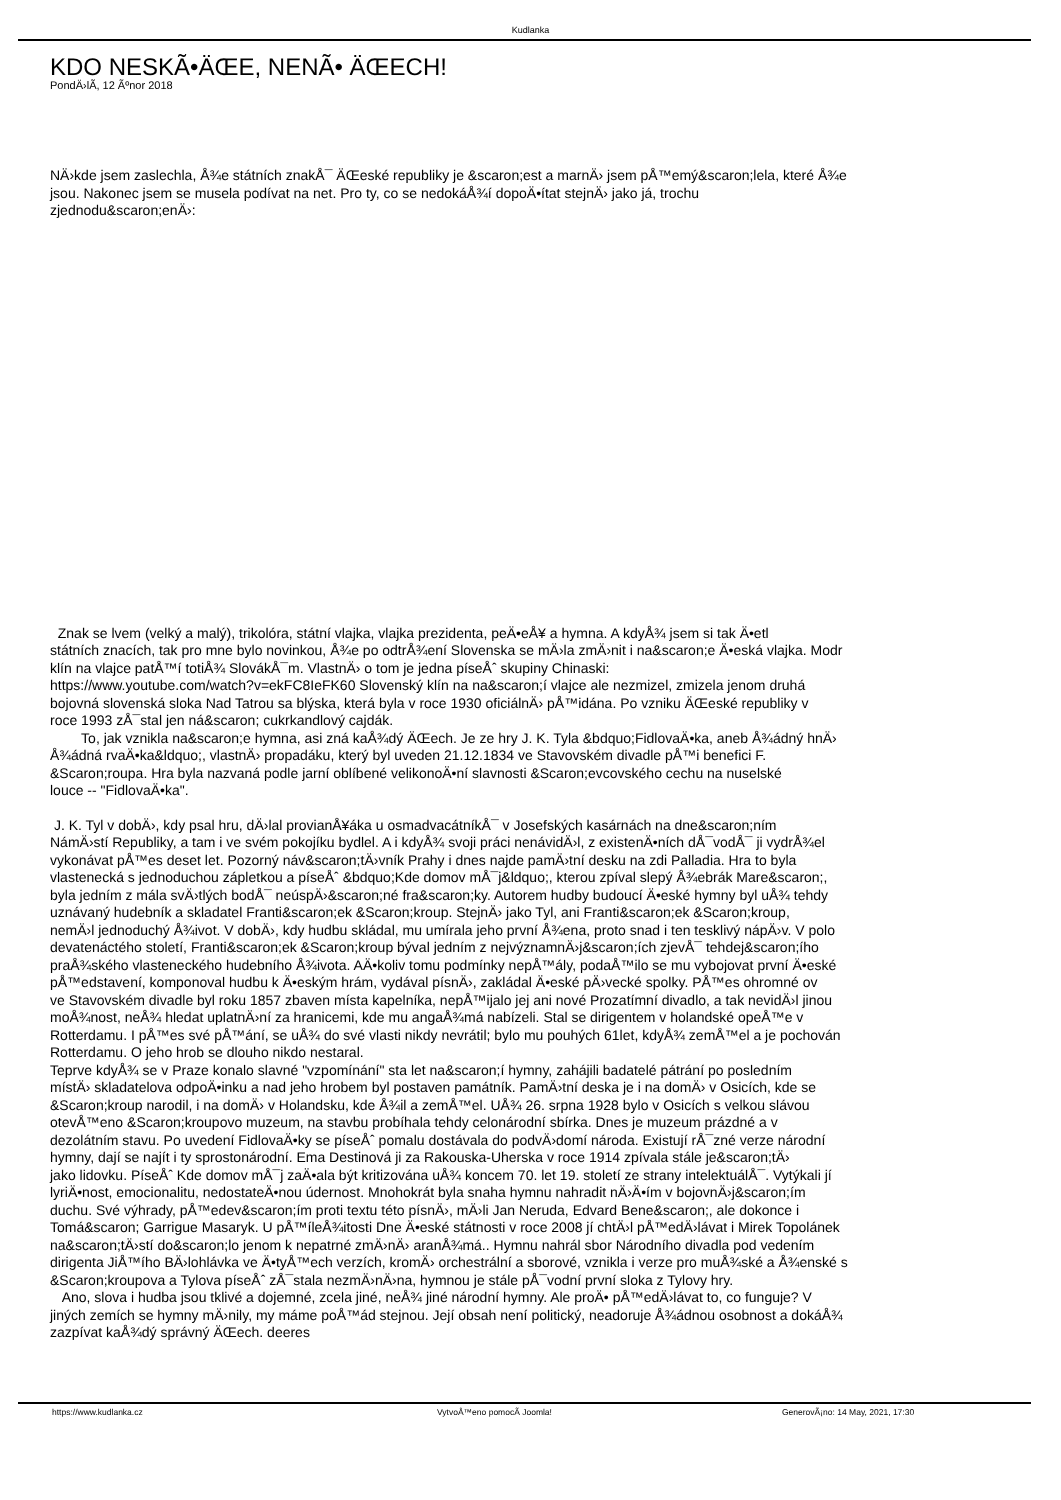Kudlanka
KDO NESKÃ•ÄŒE, NENÃ• ÄŒECH!
PondÄ›lÃ­, 12 Ãºnor 2018
NÄ›kde jsem zaslechla, Å¾e státních znakÅ¯ ÄŒeské republiky je &scaron;est a marnÄ› jsem pÅ™emý&scaron;lela, které Å¾e
jsou. Nakonec jsem se musela podívat na net. Pro ty, co se nedokáÅ¾í dopoÄ•ítat stejnÄ› jako já, trochu
zjednodu&scaron;enÄ›:
Znak se lvem (velký a malý), trikolóra, státní vlajka, vlajka prezidenta, peÄ•eÅ¥ a hymna. A kdyÅ¾ jsem si tak Ä•etl
státních znacích, tak pro mne bylo novinkou, Å¾e po odtrÅ¾ení Slovenska se mÄ›la zmÄ›nit i na&scaron;e Ä•eská vlajka. Modr
klín na vlajce patÅ™í totiÅ¾ SlovákÅ¯m. VlastnÄ› o tom je jedna píseÅˆ skupiny Chinaski:
https://www.youtube.com/watch?v=ekFC8IeFK60 Slovenský klín na na&scaron;í vlajce ale nezmizel, zmizela jenom druhá
bojovná slovenská sloka Nad Tatrou sa blýska, která byla v roce 1930 oficiálnÄ› pÅ™idána. Po vzniku ÄŒeské republiky v
roce 1993 zÅ¯stal jen ná&scaron; cukrkandlový cajdák.
To, jak vznikla na&scaron;e hymna, asi zná kaÅ¾dý ÄŒech. Je ze hry J. K. Tyla &bdquo;FidlovaÄ•ka, aneb Å¾ádný hnÄ›
Å¾ádná rvaÄ•ka&ldquo;, vlastnÄ› propadáku, který byl uveden 21.12.1834 ve Stavovském divadle pÅ™i benefici F.
&Scaron;roupa. Hra byla nazvaná podle jarní oblíbené velikonoÄ•ní slavnosti &Scaron;evcovského cechu na nuselské
louce -- "FidlovaÄ•ka".
J. K. Tyl v dobÄ›, kdy psal hru, dÄ›lal provianÅ¥áka u osmadvacátníkÅ¯ v Josefských kasárnách na dne&scaron;ním
NámÄ›stí Republiky, a tam i ve svém pokojíku bydlel. A i kdyÅ¾ svoji práci nenávidÄ›l, z existenÄ•ních dÅ¯vodÅ¯ ji vydrÅ¾el
vykonávat pÅ™es deset let. Pozorný náv&scaron;tÄ›vník Prahy i dnes najde pamÄ›tní desku na zdi Palladia. Hra to byla
vlastenecká s jednoduchou zápletkou a píseÅˆ &bdquo;Kde domov mÅ¯j&ldquo;, kterou zpíval slepý Å¾ebrák Mare&scaron;,
byla jedním z mála svÄ›tlých bodÅ¯ neúspÄ›&scaron;né fra&scaron;ky. Autorem hudby budoucí Ä•eské hymny byl uÅ¾ tehdy
uznávaný hudebník a skladatel Franti&scaron;ek &Scaron;kroup. StejnÄ› jako Tyl, ani Franti&scaron;ek &Scaron;kroup,
nemÄ›l jednoduchý Å¾ivot. V dobÄ›, kdy hudbu skládal, mu umírala jeho první Å¾ena, proto snad i ten tesklivý nápÄ›v. V polo
devatenáctého století, Franti&scaron;ek &Scaron;kroup býval jedním z nejvýznamnÄ›j&scaron;ích zjevÅ¯ tehdej&scaron;ího
praÅ¾ského vlasteneckého hudebního Å¾ivota. AÄ•koliv tomu podmínky nepÅ™ály, podaÅ™ilo se mu vybojovat první Ä•eské
pÅ™edstavení, komponoval hudbu k Ä•eským hrám, vydával písnÄ›, zakládal Ä•eské pÄ›vecké spolky. PÅ™es ohromné ov
ve Stavovském divadle byl roku 1857 zbaven místa kapelníka, nepÅ™ijalo jej ani nové Prozatímní divadlo, a tak nevidÄ›l jinou
moÅ¾nost, neÅ¾ hledat uplatnÄ›ní za hranicemi, kde mu angaÅ¾má nabízeli. Stal se dirigentem v holandské opeÅ™e v
Rotterdamu. I pÅ™es své pÅ™ání, se uÅ¾ do své vlasti nikdy nevrátil; bylo mu pouhých 61let, kdyÅ¾ zemÅ™el a je pochován
Rotterdamu. O jeho hrob se dlouho nikdo nestaral.
Teprve kdyÅ¾ se v Praze konalo slavné "vzpomínání" sta let na&scaron;í hymny, zahájili badatelé pátrání po posledním
místÄ› skladatelova odpoÄ•inku a nad jeho hrobem byl postaven památník. PamÄ›tní deska je i na domÄ› v Osicích, kde se
&Scaron;kroup narodil, i na domÄ› v Holandsku, kde Å¾il a zemÅ™el. UÅ¾ 26. srpna 1928 bylo v Osicích s velkou slávou
otevÅ™eno &Scaron;kroupovo muzeum, na stavbu probíhala tehdy celonárodní sbírka. Dnes je muzeum prázdné a v
dezolátním stavu. Po uvedení FidlovaÄ•ky se píseÅˆ pomalu dostávala do podvÄ›domí národa. Existují rÅ¯zné verze národní
hymny, dají se najít i ty sprostonárodní. Ema Destinová ji za Rakouska-Uherska v roce 1914 zpívala stále je&scaron;tÄ›
jako lidovku. PíseÅˆ Kde domov mÅ¯j zaÄ•ala být kritizována uÅ¾ koncem 70. let 19. století ze strany intelektuálÅ¯. Vytýkali jí
lyriÄ•nost, emocionalitu, nedostateÄ•nou údernost. Mnohokrát byla snaha hymnu nahradit nÄ›Ä•ím v bojovnÄ›j&scaron;ím
duchu. Své výhrady, pÅ™edev&scaron;ím proti textu této písnÄ›, mÄ›li Jan Neruda, Edvard Bene&scaron;, ale dokonce i
Tomá&scaron; Garrigue Masaryk. U pÅ™íleÅ¾itosti Dne Ä•eské státnosti v roce 2008 jí chtÄ›l pÅ™edÄ›lávat i Mirek Topolánek
na&scaron;tÄ›stí do&scaron;lo jenom k nepatrné zmÄ›nÄ› aranÅ¾má.. Hymnu nahrál sbor Národního divadla pod vedením
dirigenta JiÅ™ího BÄ›lohlávka ve Ä•tyÅ™ech verzích, kromÄ› orchestrální a sborové, vznikla i verze pro muÅ¾ské a Å¾enské s
&Scaron;kroupova a Tylova píseÅˆ zÅ¯stala nezmÄ›nÄ›na, hymnou je stále pÅ¯vodní první sloka z Tylovy hry.
Ano, slova i hudba jsou tklivé a dojemné, zcela jiné, neÅ¾ jiné národní hymny. Ale proÄ• pÅ™edÄ›lávat to, co funguje? V
jiných zemích se hymny mÄ›nily, my máme poÅ™ád stejnou. Její obsah není politický, neadoruje Å¾ádnou osobnost a dokáÅ¾
zazpívat kaÅ¾dý správný ÄŒech. deeres
https://www.kudlanka.cz VytvoÅ™eno pomocÃ­ Joomla! GenerovÃ¡no: 14 May, 2021, 17:30